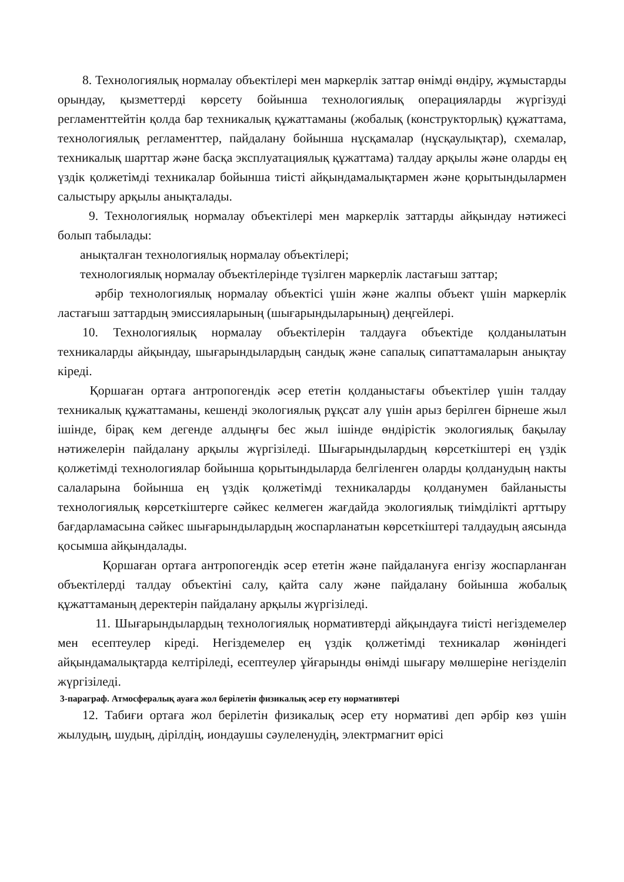8. Технологиялық нормалау объектілері мен маркерлік заттар өнімді өндіру, жұмыстарды орындау, қызметтерді көрсету бойынша технологиялық операцияларды жүргізуді регламенттейтін қолда бар техникалық құжаттаманы (жобалық (конструкторлық) құжаттама, технологиялық регламенттер, пайдалану бойынша нұсқамалар (нұсқаулықтар), схемалар, техникалық шарттар және басқа эксплуатациялық құжаттама) талдау арқылы және оларды ең үздік қолжетімді техникалар бойынша тиісті айқындамалықтармен және қорытындылармен салыстыру арқылы анықталады.
9. Технологиялық нормалау объектілері мен маркерлік заттарды айқындау нәтижесі болып табылады:
анықталған технологиялық нормалау объектілері;
технологиялық нормалау объектілерінде түзілген маркерлік ластағыш заттар;
әрбір технологиялық нормалау объектісі үшін және жалпы объект үшін маркерлік ластағыш заттардың эмиссияларының (шығарындыларының) деңгейлері.
10. Технологиялық нормалау объектілерін талдауға объектіде қолданылатын техникаларды айқындау, шығарындылардың сандық және сапалық сипаттамаларын анықтау кіреді.
Қоршаған ортаға антропогендік әсер ететін қолданыстағы объектілер үшін талдау техникалық құжаттаманы, кешенді экологиялық рұқсат алу үшін арыз берілген бірнеше жыл ішінде, бірақ кем дегенде алдыңғы бес жыл ішінде өндірістік экологиялық бақылау нәтижелерін пайдалану арқылы жүргізіледі. Шығарындылардың көрсеткіштері ең үздік қолжетімді технологиялар бойынша қорытындыларда белгіленген оларды қолданудың накты салаларына бойынша ең үздік қолжетімді техникаларды қолданумен байланысты технологиялық көрсеткіштерге сәйкес келмеген жағдайда экологиялық тиімділікті арттыру бағдарламасына сәйкес шығарындылардың жоспарланатын көрсеткіштері талдаудың аясында қосымша айқындалады.
Қоршаған ортаға антропогендік әсер ететін және пайдалануға енгізу жоспарланған объектілерді талдау объектіні салу, қайта салу және пайдалану бойынша жобалық құжаттаманың деректерін пайдалану арқылы жүргізіледі.
11. Шығарындылардың технологиялық нормативтерді айқындауға тиісті негіздемелер мен есептеулер кіреді. Негіздемелер ең үздік қолжетімді техникалар жөніндегі айқындамалықтарда келтіріледі, есептеулер ұйғарынды өнімді шығару мөлшеріне негізделіп жүргізіледі.
3-параграф. Атмосфералық ауаға жол берілетін физикалық әсер ету нормативтері
12. Табиғи ортаға жол берілетін физикалық әсер ету нормативі деп әрбір көз үшін жылудың, шудың, дірілдің, иондаушы сәулеленудің, электрмагнит өрісі